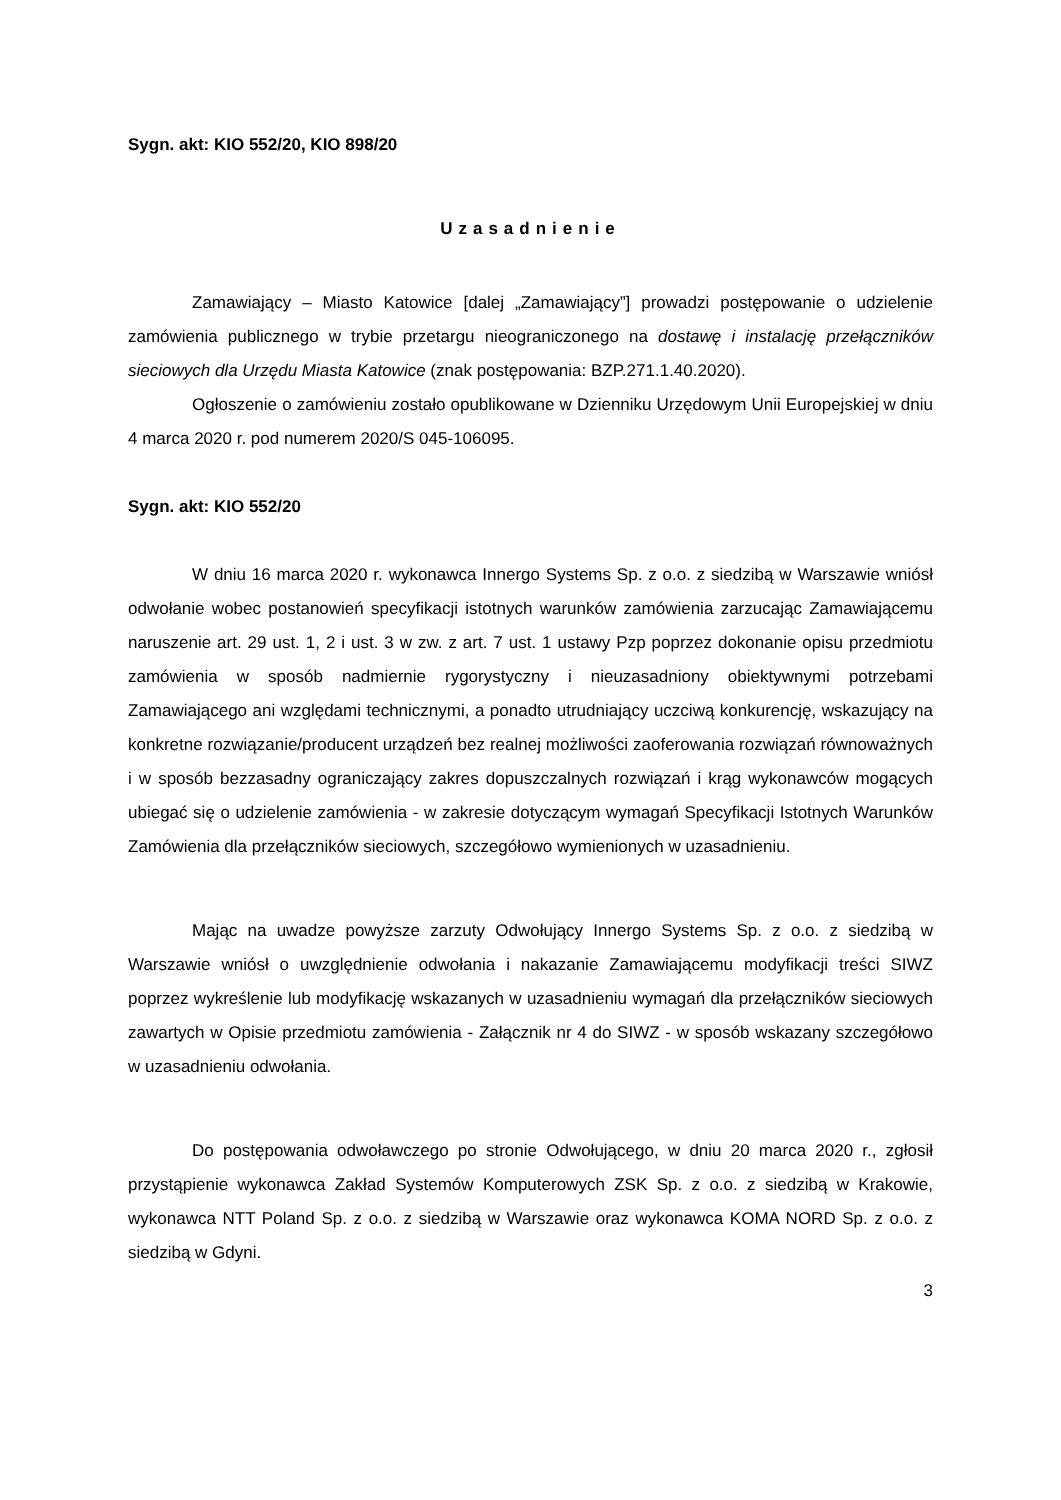Sygn. akt: KIO 552/20, KIO 898/20
Uzasadnienie
Zamawiający – Miasto Katowice [dalej „Zamawiający”] prowadzi postępowanie o udzielenie zamówienia publicznego w trybie przetargu nieograniczonego na dostawę i instalację przełączników sieciowych dla Urzędu Miasta Katowice (znak postępowania: BZP.271.1.40.2020).
Ogłoszenie o zamówieniu zostało opublikowane w Dzienniku Urzędowym Unii Europejskiej w dniu 4 marca 2020 r. pod numerem 2020/S 045-106095.
Sygn. akt: KIO 552/20
W dniu 16 marca 2020 r. wykonawca Innergo Systems Sp. z o.o. z siedzibą w Warszawie wniósł odwołanie wobec postanowień specyfikacji istotnych warunków zamówienia zarzucając Zamawiającemu naruszenie art. 29 ust. 1, 2 i ust. 3 w zw. z art. 7 ust. 1 ustawy Pzp poprzez dokonanie opisu przedmiotu zamówienia w sposób nadmiernie rygorystyczny i nieuzasadniony obiektywnymi potrzebami Zamawiającego ani względami technicznymi, a ponadto utrudniający uczciwą konkurencję, wskazujący na konkretne rozwiązanie/producent urządzeń bez realnej możliwości zaoferowania rozwiązań równoważnych i w sposób bezzasadny ograniczający zakres dopuszczalnych rozwiązań i krąg wykonawców mogących ubiegać się o udzielenie zamówienia - w zakresie dotyczącym wymagań Specyfikacji Istotnych Warunków Zamówienia dla przełączników sieciowych, szczegółowo wymienionych w uzasadnieniu.
Mając na uwadze powyższe zarzuty Odwołujący Innergo Systems Sp. z o.o. z siedzibą w Warszawie wniósł o uwzględnienie odwołania i nakazanie Zamawiającemu modyfikacji treści SIWZ poprzez wykreślenie lub modyfikację wskazanych w uzasadnieniu wymagań dla przełączników sieciowych zawartych w Opisie przedmiotu zamówienia - Załącznik nr 4 do SIWZ - w sposób wskazany szczegółowo w uzasadnieniu odwołania.
Do postępowania odwoławczego po stronie Odwołującego, w dniu 20 marca 2020 r., zgłosił przystąpienie wykonawca Zakład Systemów Komputerowych ZSK Sp. z o.o. z siedzibą w Krakowie, wykonawca NTT Poland Sp. z o.o. z siedzibą w Warszawie oraz wykonawca KOMA NORD Sp. z o.o. z siedzibą w Gdyni.
3